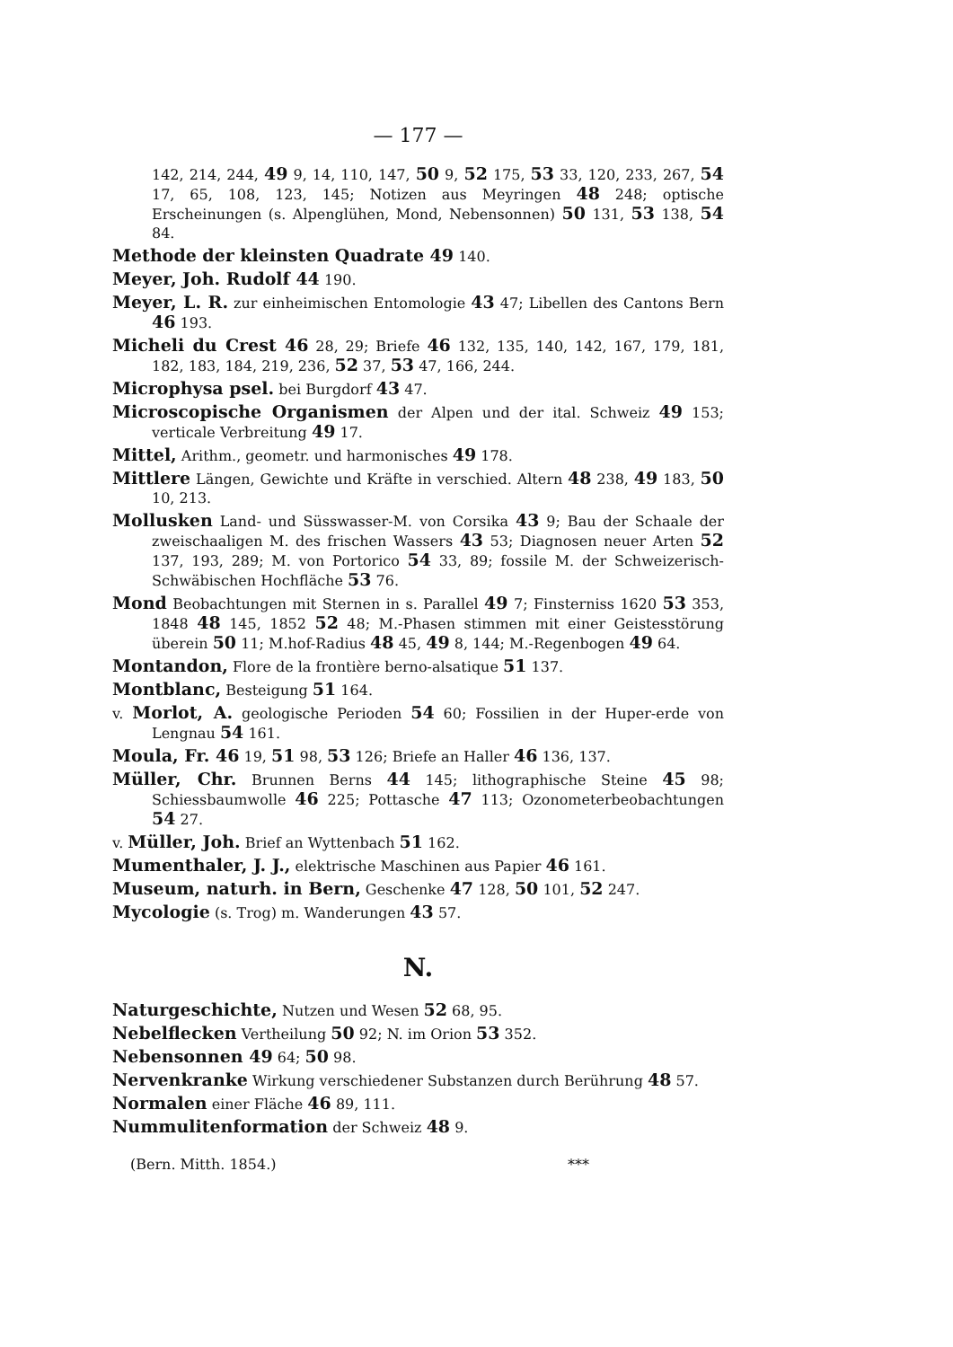— 177 —
142, 214, 244, 49 9, 14, 110, 147, 50 9, 52 175, 53 33, 120, 233, 267, 54 17, 65, 108, 123, 145; Notizen aus Meyringen 48 248; optische Erscheinungen (s. Alpenglühen, Mond, Nebensonnen) 50 131, 53 138, 54 84.
Methode der kleinsten Quadrate 49 140.
Meyer, Joh. Rudolf 44 190.
Meyer, L. R. zur einheimischen Entomologie 43 47; Libellen des Cantons Bern 46 193.
Micheli du Crest 46 28, 29; Briefe 46 132, 135, 140, 142, 167, 179, 181, 182, 183, 184, 219, 236, 52 37, 53 47, 166, 244.
Microphysa psel. bei Burgdorf 43 47.
Microscopische Organismen der Alpen und der ital. Schweiz 49 153; verticale Verbreitung 49 17.
Mittel, Arithm., geometr. und harmonisches 49 178.
Mittlere Längen, Gewichte und Kräfte in verschied. Altern 48 238, 49 183, 50 10, 213.
Mollusken Land- und Süsswasser-M. von Corsika 43 9; Bau der Schaale der zweischaaligen M. des frischen Wassers 43 53; Diagnosen neuer Arten 52 137, 193, 289; M. von Portorico 54 33, 89; fossile M. der Schweizerisch-Schwäbischen Hochfläche 53 76.
Mond Beobachtungen mit Sternen in s. Parallel 49 7; Finsterniss 1620 53 353, 1848 48 145, 1852 52 48; M.-Phasen stimmen mit einer Geistesstörung überein 50 11; M.hof-Radius 48 45, 49 8, 144; M.-Regenbogen 49 64.
Montandon, Flore de la frontière berno-alsatique 51 137.
Montblanc, Besteigung 51 164.
v. Morlot, A. geologische Perioden 54 60; Fossilien in der Huper-erde von Lengnau 54 161.
Moula, Fr. 46 19, 51 98, 53 126; Briefe an Haller 46 136, 137.
Müller, Chr. Brunnen Berns 44 145; lithographische Steine 45 98; Schiessbaumwolle 46 225; Pottasche 47 113; Ozonometerbeobachtungen 54 27.
v. Müller, Joh. Brief an Wyttenbach 51 162.
Mumenthaler, J. J., elektrische Maschinen aus Papier 46 161.
Museum, naturh. in Bern, Geschenke 47 128, 50 101, 52 247.
Mycologie (s. Trog) m. Wanderungen 43 57.
N.
Naturgeschichte, Nutzen und Wesen 52 68, 95.
Nebelflecken Vertheilung 50 92; N. im Orion 53 352.
Nebensonnen 49 64; 50 98.
Nervenkranke Wirkung verschiedener Substanzen durch Berührung 48 57.
Normalen einer Fläche 46 89, 111.
Nummulitenformation der Schweiz 48 9.
(Bern. Mitth. 1854.) ***